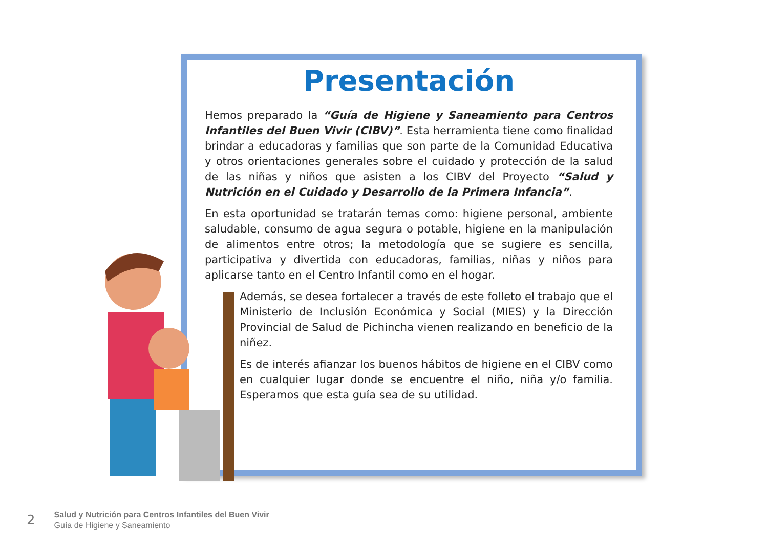Presentación
Hemos preparado la “Guía de Higiene y Saneamiento para Centros Infantiles del Buen Vivir (CIBV)”. Esta herramienta tiene como finalidad brindar a educadoras y familias que son parte de la Comunidad Educativa y otros orientaciones generales sobre el cuidado y protección de la salud de las niñas y niños que asisten a los CIBV del Proyecto “Salud y Nutrición en el Cuidado y Desarrollo de la Primera Infancia”.
En esta oportunidad se tratarán temas como: higiene personal, ambiente saludable, consumo de agua segura o potable, higiene en la manipulación de alimentos entre otros; la metodología que se sugiere es sencilla, participativa y divertida con educadoras, familias, niñas y niños para aplicarse tanto en el Centro Infantil como en el hogar.
Además, se desea fortalecer a través de este folleto el trabajo que el Ministerio de Inclusión Económica y Social (MIES) y la Dirección Provincial de Salud de Pichincha vienen realizando en beneficio de la niñez.
Es de interés afianzar los buenos hábitos de higiene en el CIBV como en cualquier lugar donde se encuentre el niño, niña y/o familia. Esperamos que esta guía sea de su utilidad.
2
Salud y Nutrición para Centros Infantiles del Buen Vivir
Guía de Higiene y Saneamiento